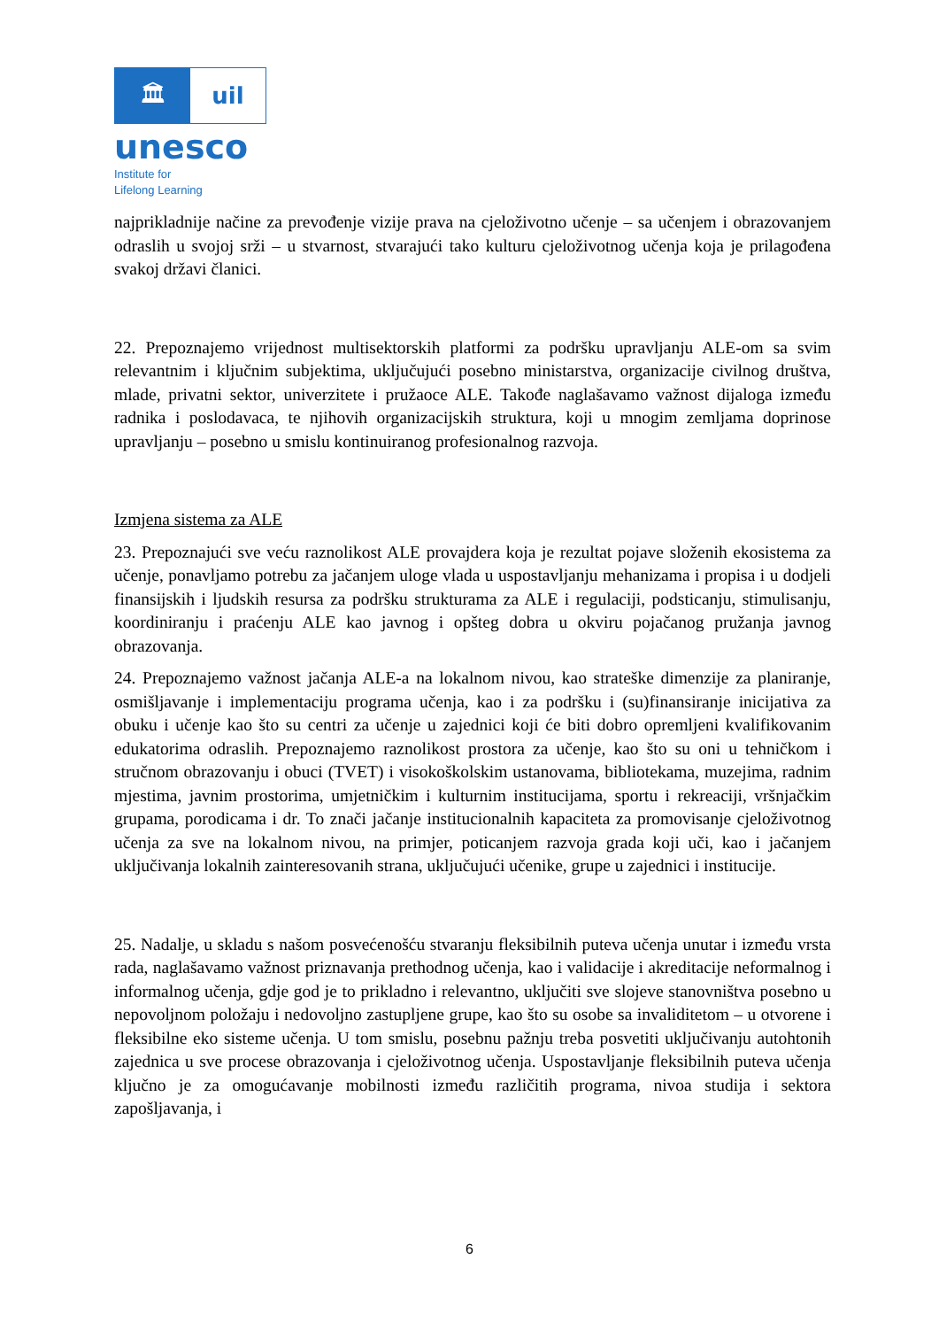🏛 uil
unesco
Institute for
Lifelong Learning
najprikladnije načine za prevođenje vizije prava na cjeloživotno učenje – sa učenjem i obrazovanjem odraslih u svojoj srži – u stvarnost, stvarajući tako kulturu cjeloživotnog učenja koja je prilagođena svakoj državi članici.
22. Prepoznajemo vrijednost multisektorskih platformi za podršku upravljanju ALE-om sa svim relevantnim i ključnim subjektima, uključujući posebno ministarstva, organizacije civilnog društva, mlade, privatni sektor, univerzitete i pružaoce ALE. Takođe naglašavamo važnost dijaloga između radnika i poslodavaca, te njihovih organizacijskih struktura, koji u mnogim zemljama doprinose upravljanju – posebno u smislu kontinuiranog profesionalnog razvoja.
Izmjena sistema za ALE
23. Prepoznajući sve veću raznolikost ALE provajdera koja je rezultat pojave složenih ekosistema za učenje, ponavljamo potrebu za jačanjem uloge vlada u uspostavljanju mehanizama i propisa i u dodjeli finansijskih i ljudskih resursa za podršku strukturama za ALE i regulaciji, podsticanju, stimulisanju, koordiniranju i praćenju ALE kao javnog i opšteg dobra u okviru pojačanog pružanja javnog obrazovanja.
24. Prepoznajemo važnost jačanja ALE-a na lokalnom nivou, kao strateške dimenzije za planiranje, osmišljavanje i implementaciju programa učenja, kao i za podršku i (su)finansiranje inicijativa za obuku i učenje kao što su centri za učenje u zajednici koji će biti dobro opremljeni kvalifikovanim edukatorima odraslih. Prepoznajemo raznolikost prostora za učenje, kao što su oni u tehničkom i stručnom obrazovanju i obuci (TVET) i visokoškolskim ustanovama, bibliotekama, muzejima, radnim mjestima, javnim prostorima, umjetničkim i kulturnim institucijama, sportu i rekreaciji, vršnjačkim grupama, porodicama i dr. To znači jačanje institucionalnih kapaciteta za promovisanje cjeloživotnog učenja za sve na lokalnom nivou, na primjer, poticanjem razvoja grada koji uči, kao i jačanjem uključivanja lokalnih zainteresovanih strana, uključujući učenike, grupe u zajednici i institucije.
25. Nadalje, u skladu s našom posvećenošću stvaranju fleksibilnih puteva učenja unutar i između vrsta rada, naglašavamo važnost priznavanja prethodnog učenja, kao i validacije i akreditacije neformalnog i informalnog učenja, gdje god je to prikladno i relevantno, uključiti sve slojeve stanovništva posebno u nepovoljnom položaju i nedovoljno zastupljene grupe, kao što su osobe sa invaliditetom – u otvorene i fleksibilne eko sisteme učenja. U tom smislu, posebnu pažnju treba posvetiti uključivanju autohtonih zajednica u sve procese obrazovanja i cjeloživotnog učenja. Uspostavljanje fleksibilnih puteva učenja ključno je za omogućavanje mobilnosti između različitih programa, nivoa studija i sektora zapošljavanja, i
6